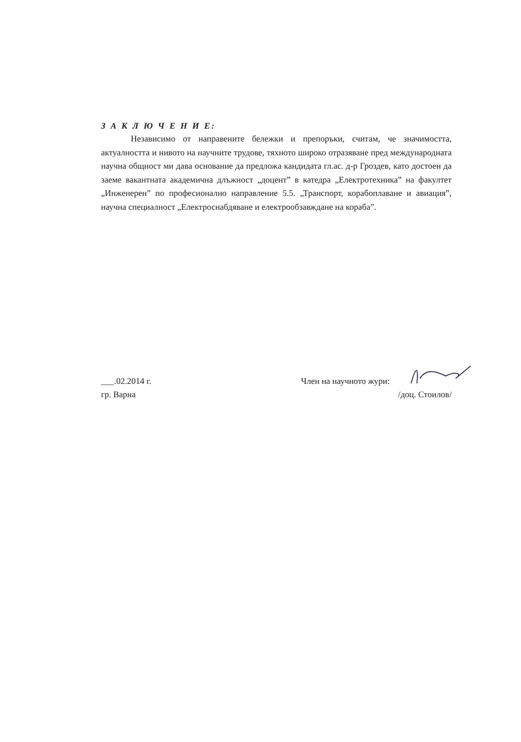З А К Л Ю Ч Е Н И Е:
Независимо от направените бележки и препоръки, считам, че значимостта, актуалността и нивото на научните трудове, тяхното широко отразяване пред международната научна общност ми дава основание да предложа кандидата гл.ас. д-р Гроздев, като достоен да заеме вакантната академична длъжност „доцент” в катедра „Електротехника” на факултет „Инженерен” по професионално направление 5.5. „Транспорт, корабоплаване и авиация”, научна специалност „Електроснабдяване и електрообзавждане на кораба”.
___.02.2014 г. Член на научното жури:
гр. Варна /доц. Стоилов/